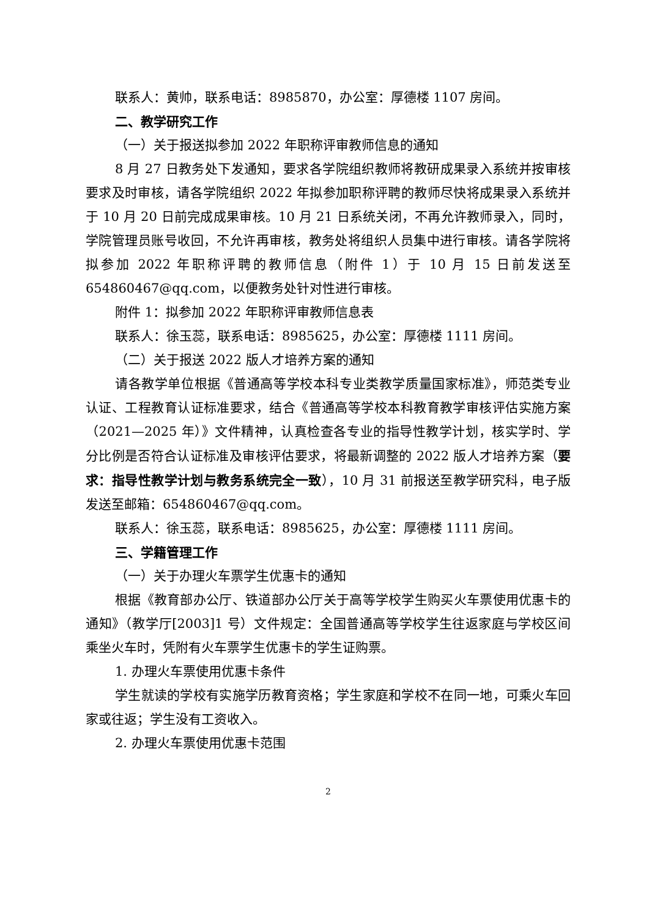联系人：黄帅，联系电话：8985870，办公室：厚德楼 1107 房间。
二、教学研究工作
（一）关于报送拟参加 2022 年职称评审教师信息的通知
8 月 27 日教务处下发通知，要求各学院组织教师将教研成果录入系统并按审核要求及时审核，请各学院组织 2022 年拟参加职称评聘的教师尽快将成果录入系统并于 10 月 20 日前完成成果审核。10 月 21 日系统关闭，不再允许教师录入，同时，学院管理员账号收回，不允许再审核，教务处将组织人员集中进行审核。请各学院将拟参加 2022 年职称评聘的教师信息（附件 1）于 10 月 15 日前发送至 654860467@qq.com，以便教务处针对性进行审核。
附件 1：拟参加 2022 年职称评审教师信息表
联系人：徐玉蕊，联系电话：8985625，办公室：厚德楼 1111 房间。
（二）关于报送 2022 版人才培养方案的通知
请各教学单位根据《普通高等学校本科专业类教学质量国家标准》，师范类专业认证、工程教育认证标准要求，结合《普通高等学校本科教育教学审核评估实施方案（2021—2025 年）》文件精神，认真检查各专业的指导性教学计划，核实学时、学分比例是否符合认证标准及审核评估要求，将最新调整的 2022 版人才培养方案（要求：指导性教学计划与教务系统完全一致），10 月 31 前报送至教学研究科，电子版发送至邮箱：654860467@qq.com。
联系人：徐玉蕊，联系电话：8985625，办公室：厚德楼 1111 房间。
三、学籍管理工作
（一）关于办理火车票学生优惠卡的通知
根据《教育部办公厅、铁道部办公厅关于高等学校学生购买火车票使用优惠卡的通知》（教学厅[2003]1 号）文件规定：全国普通高等学校学生往返家庭与学校区间乘坐火车时，凭附有火车票学生优惠卡的学生证购票。
1. 办理火车票使用优惠卡条件
学生就读的学校有实施学历教育资格；学生家庭和学校不在同一地，可乘火车回家或往返；学生没有工资收入。
2. 办理火车票使用优惠卡范围
2